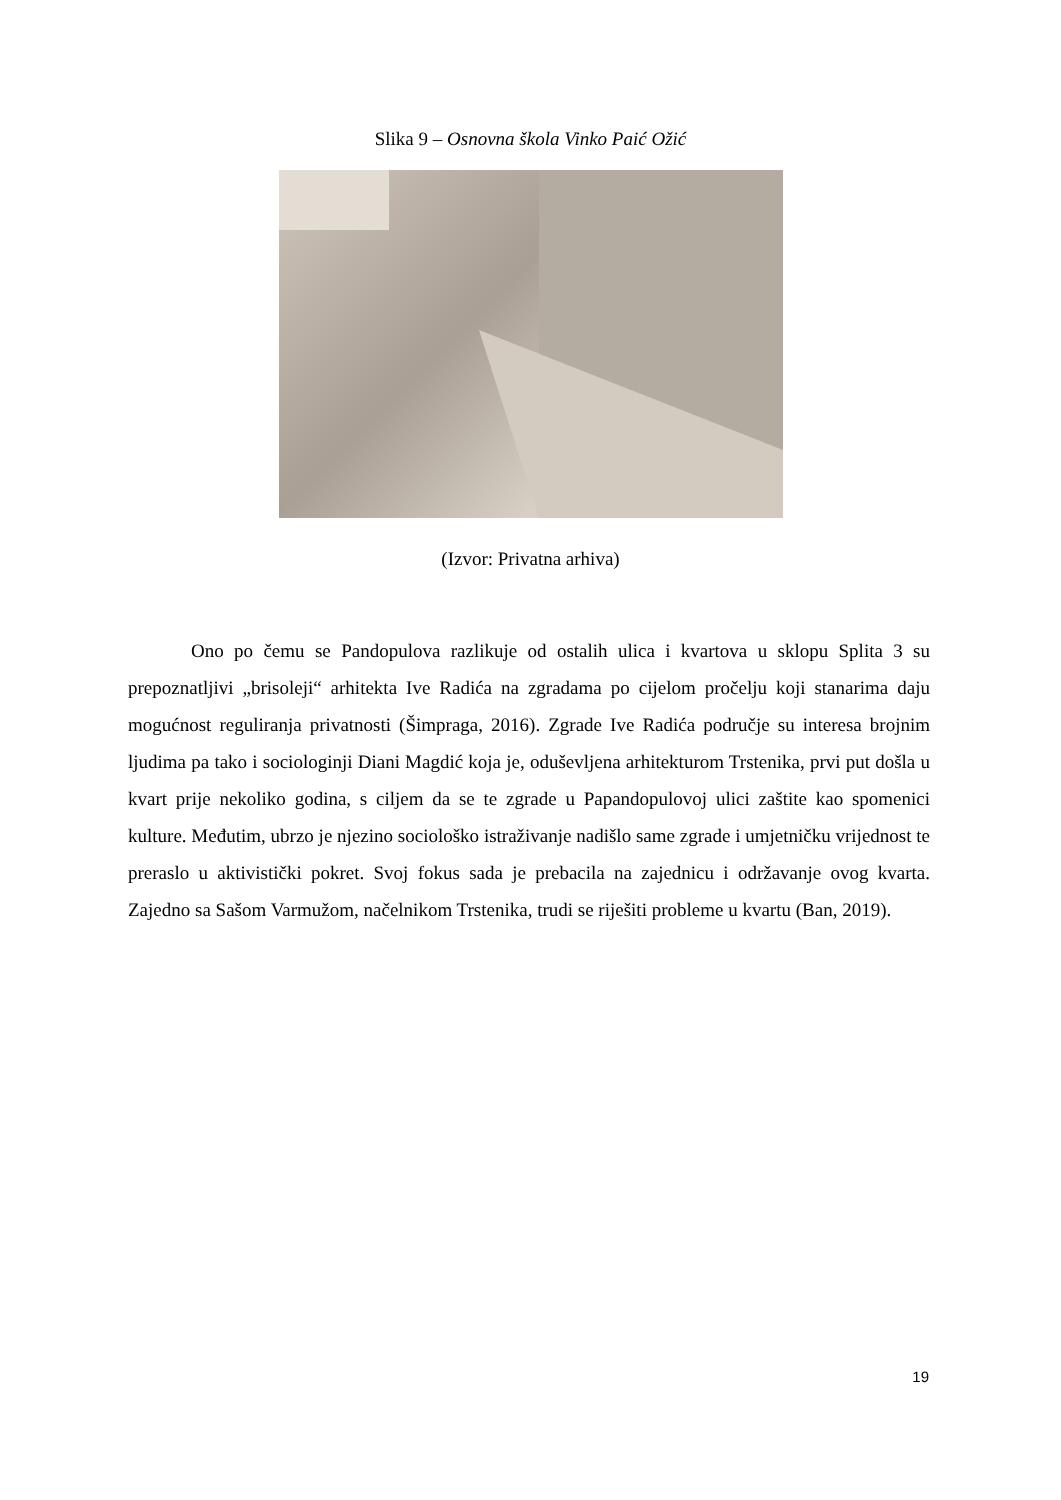Slika 9 – Osnovna škola Vinko Paić Ožić
(Izvor: Privatna arhiva)
Ono po čemu se Pandopulova razlikuje od ostalih ulica i kvartova u sklopu Splita 3 su prepoznatljivi „brisoleji“ arhitekta Ive Radića na zgradama po cijelom pročelju koji stanarima daju mogućnost reguliranja privatnosti (Šimpraga, 2016). Zgrade Ive Radića područje su interesa brojnim ljudima pa tako i sociologinji Diani Magdić koja je, oduševljena arhitekturom Trstenika, prvi put došla u kvart prije nekoliko godina, s ciljem da se te zgrade u Papandopulovoj ulici zaštite kao spomenici kulture. Međutim, ubrzo je njezino sociološko istraživanje nadišlo same zgrade i umjetničku vrijednost te preraslo u aktivistički pokret. Svoj fokus sada je prebacila na zajednicu i održavanje ovog kvarta. Zajedno sa Sašom Varmužom, načelnikom Trstenika, trudi se riješiti probleme u kvartu (Ban, 2019).
19